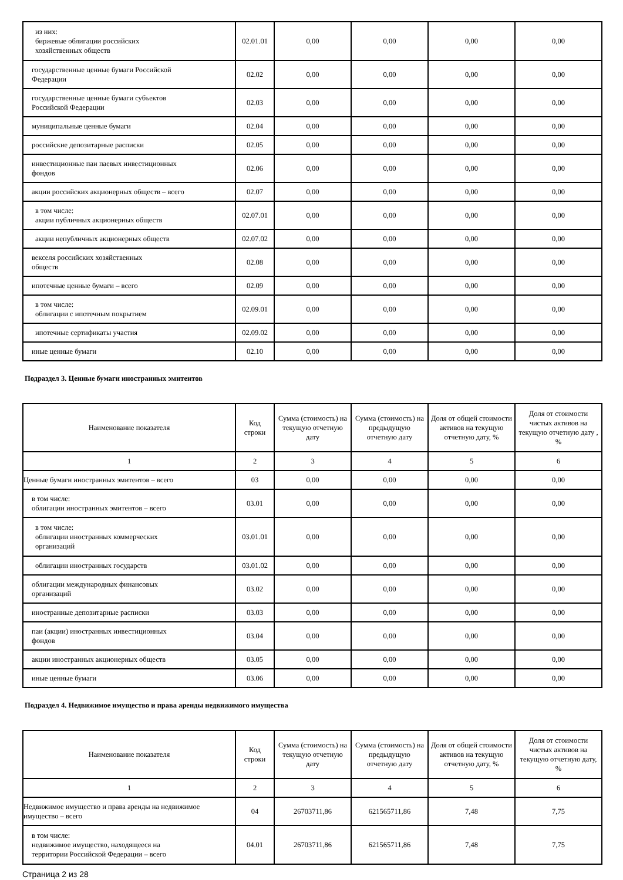| из них: биржевые облигации российских хозяйственных обществ | 02.01.01 | 0,00 | 0,00 | 0,00 | 0,00 |
| государственные ценные бумаги Российской Федерации | 02.02 | 0,00 | 0,00 | 0,00 | 0,00 |
| государственные ценные бумаги субъектов Российской Федерации | 02.03 | 0,00 | 0,00 | 0,00 | 0,00 |
| муниципальные ценные бумаги | 02.04 | 0,00 | 0,00 | 0,00 | 0,00 |
| российские депозитарные расписки | 02.05 | 0,00 | 0,00 | 0,00 | 0,00 |
| инвестиционные паи паевых инвестиционных фондов | 02.06 | 0,00 | 0,00 | 0,00 | 0,00 |
| акции российских акционерных обществ – всего | 02.07 | 0,00 | 0,00 | 0,00 | 0,00 |
| в том числе: акции публичных акционерных обществ | 02.07.01 | 0,00 | 0,00 | 0,00 | 0,00 |
| акции непубличных акционерных обществ | 02.07.02 | 0,00 | 0,00 | 0,00 | 0,00 |
| векселя российских хозяйственных обществ | 02.08 | 0,00 | 0,00 | 0,00 | 0,00 |
| ипотечные ценные бумаги – всего | 02.09 | 0,00 | 0,00 | 0,00 | 0,00 |
| в том числе: облигации с ипотечным покрытием | 02.09.01 | 0,00 | 0,00 | 0,00 | 0,00 |
| ипотечные сертификаты участия | 02.09.02 | 0,00 | 0,00 | 0,00 | 0,00 |
| иные ценные бумаги | 02.10 | 0,00 | 0,00 | 0,00 | 0,00 |
Подраздел 3. Ценные бумаги иностранных эмитентов
| Наименование показателя | Код строки | Сумма (стоимость) на текущую отчетную дату | Сумма (стоимость) на предыдущую отчетную дату | Доля от общей стоимости активов на текущую отчетную дату, % | Доля от стоимости чистых активов на текущую отчетную дату , % |
| --- | --- | --- | --- | --- | --- |
| 1 | 2 | 3 | 4 | 5 | 6 |
| Ценные бумаги иностранных эмитентов – всего | 03 | 0,00 | 0,00 | 0,00 | 0,00 |
| в том числе: облигации иностранных эмитентов – всего | 03.01 | 0,00 | 0,00 | 0,00 | 0,00 |
| в том числе: облигации иностранных коммерческих организаций | 03.01.01 | 0,00 | 0,00 | 0,00 | 0,00 |
| облигации иностранных государств | 03.01.02 | 0,00 | 0,00 | 0,00 | 0,00 |
| облигации международных финансовых организаций | 03.02 | 0,00 | 0,00 | 0,00 | 0,00 |
| иностранные депозитарные расписки | 03.03 | 0,00 | 0,00 | 0,00 | 0,00 |
| паи (акции) иностранных инвестиционных фондов | 03.04 | 0,00 | 0,00 | 0,00 | 0,00 |
| акции иностранных акционерных обществ | 03.05 | 0,00 | 0,00 | 0,00 | 0,00 |
| иные ценные бумаги | 03.06 | 0,00 | 0,00 | 0,00 | 0,00 |
Подраздел 4. Недвижимое имущество и права аренды недвижимого имущества
| Наименование показателя | Код строки | Сумма (стоимость) на текущую отчетную дату | Сумма (стоимость) на предыдущую отчетную дату | Доля от общей стоимости активов на текущую отчетную дату, % | Доля от стоимости чистых активов на текущую отчетную дату, % |
| --- | --- | --- | --- | --- | --- |
| 1 | 2 | 3 | 4 | 5 | 6 |
| Недвижимое имущество и права аренды на недвижимое имущество – всего | 04 | 26703711,86 | 621565711,86 | 7,48 | 7,75 |
| в том числе: недвижимое имущество, находящееся на территории Российской Федерации – всего | 04.01 | 26703711,86 | 621565711,86 | 7,48 | 7,75 |
Страница 2 из 28